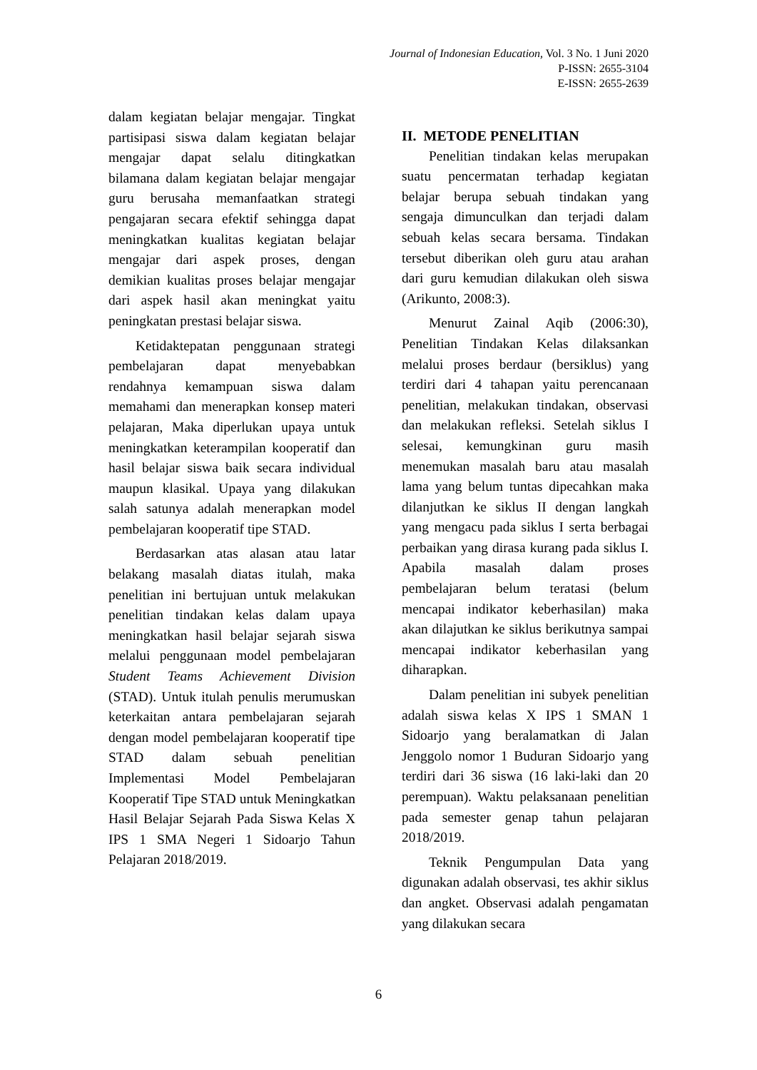Journal of Indonesian Education, Vol. 3 No. 1 Juni 2020
P-ISSN: 2655-3104
E-ISSN: 2655-2639
dalam kegiatan belajar mengajar. Tingkat partisipasi siswa dalam kegiatan belajar mengajar dapat selalu ditingkatkan bilamana dalam kegiatan belajar mengajar guru berusaha memanfaatkan strategi pengajaran secara efektif sehingga dapat meningkatkan kualitas kegiatan belajar mengajar dari aspek proses, dengan demikian kualitas proses belajar mengajar dari aspek hasil akan meningkat yaitu peningkatan prestasi belajar siswa.
Ketidaktepatan penggunaan strategi pembelajaran dapat menyebabkan rendahnya kemampuan siswa dalam memahami dan menerapkan konsep materi pelajaran, Maka diperlukan upaya untuk meningkatkan keterampilan kooperatif dan hasil belajar siswa baik secara individual maupun klasikal. Upaya yang dilakukan salah satunya adalah menerapkan model pembelajaran kooperatif tipe STAD.
Berdasarkan atas alasan atau latar belakang masalah diatas itulah, maka penelitian ini bertujuan untuk melakukan penelitian tindakan kelas dalam upaya meningkatkan hasil belajar sejarah siswa melalui penggunaan model pembelajaran Student Teams Achievement Division (STAD). Untuk itulah penulis merumuskan keterkaitan antara pembelajaran sejarah dengan model pembelajaran kooperatif tipe STAD dalam sebuah penelitian Implementasi Model Pembelajaran Kooperatif Tipe STAD untuk Meningkatkan Hasil Belajar Sejarah Pada Siswa Kelas X IPS 1 SMA Negeri 1 Sidoarjo Tahun Pelajaran 2018/2019.
II. METODE PENELITIAN
Penelitian tindakan kelas merupakan suatu pencermatan terhadap kegiatan belajar berupa sebuah tindakan yang sengaja dimunculkan dan terjadi dalam sebuah kelas secara bersama. Tindakan tersebut diberikan oleh guru atau arahan dari guru kemudian dilakukan oleh siswa (Arikunto, 2008:3).
Menurut Zainal Aqib (2006:30), Penelitian Tindakan Kelas dilaksankan melalui proses berdaur (bersiklus) yang terdiri dari 4 tahapan yaitu perencanaan penelitian, melakukan tindakan, observasi dan melakukan refleksi. Setelah siklus I selesai, kemungkinan guru masih menemukan masalah baru atau masalah lama yang belum tuntas dipecahkan maka dilanjutkan ke siklus II dengan langkah yang mengacu pada siklus I serta berbagai perbaikan yang dirasa kurang pada siklus I. Apabila masalah dalam proses pembelajaran belum teratasi (belum mencapai indikator keberhasilan) maka akan dilajutkan ke siklus berikutnya sampai mencapai indikator keberhasilan yang diharapkan.
Dalam penelitian ini subyek penelitian adalah siswa kelas X IPS 1 SMAN 1 Sidoarjo yang beralamatkan di Jalan Jenggolo nomor 1 Buduran Sidoarjo yang terdiri dari 36 siswa (16 laki-laki dan 20 perempuan). Waktu pelaksanaan penelitian pada semester genap tahun pelajaran 2018/2019.
Teknik Pengumpulan Data yang digunakan adalah observasi, tes akhir siklus dan angket. Observasi adalah pengamatan yang dilakukan secara
6